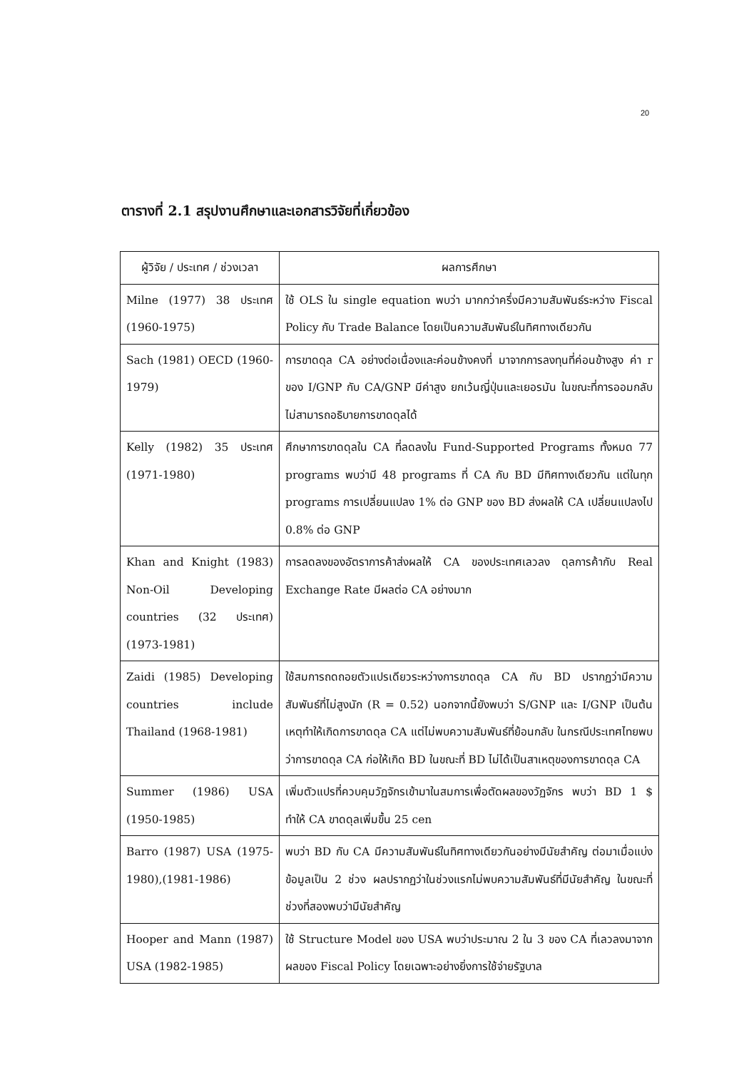20
ตารางที่ 2.1 สรุปงานศึกษาและเอกสารวิจัยที่เกี่ยวข้อง
| ผู้วิจัย / ประเทศ / ช่วงเวลา | ผลการศึกษา |
| --- | --- |
| Milne (1977) 38 ประเทศ (1960-1975) | ใช้ OLS ใน single equation พบว่า มากกว่าครึ่งมีความสัมพันธ์ระหว่าง Fiscal Policy กับ Trade Balance โดยเป็นความสัมพันธ์ในทิศทางเดียวกัน |
| Sach (1981) OECD (1960-1979) | การขาดดุล CA อย่างต่อเนื่องและค่อนข้างคงที่ มาจากการลงทุนที่ค่อนข้างสูง ค่า r ของ I/GNP กับ CA/GNP มีค่าสูง ยกเว้นญี่ปุ่นและเยอรมัน ในขณะที่การออมกลับไม่สามารถอธิบายการขาดดุลได้ |
| Kelly (1982) 35 ประเทศ (1971-1980) | ศึกษาการขาดดุลใน CA ที่ลดลงใน Fund-Supported Programs ทั้งหมด 77 programs พบว่ามี 48 programs ที่ CA กับ BD มีทิศทางเดียวกัน แต่ในทุก programs การเปลี่ยนแปลง 1% ต่อ GNP ของ BD ส่งผลให้ CA เปลี่ยนแปลงไป 0.8% ต่อ GNP |
| Khan and Knight (1983) Non-Oil Developing countries (32 ประเทศ) (1973-1981) | การลดลงของอัตราการค้าส่งผลให้ CA ของประเทศเลวลง ดุลการค้ากับ Real Exchange Rate มีผลต่อ CA อย่างมาก |
| Zaidi (1985) Developing countries include Thailand (1968-1981) | ใช้สมการถดถอยตัวแปรเดียวระหว่างการขาดดุล CA กับ BD ปรากฏว่ามีความสัมพันธ์ที่ไม่สูงนัก (R = 0.52) นอกจากนี้ยังพบว่า S/GNP และ I/GNP เป็นต้นเหตุทำให้เกิดการขาดดุล CA แต่ไม่พบความสัมพันธ์ที่ย้อนกลับ ในกรณีประเทศไทยพบว่าการขาดดุล CA ก่อให้เกิด BD ในขณะที่ BD ไม่ได้เป็นสาเหตุของการขาดดุล CA |
| Summer (1986) USA (1950-1985) | เพิ่มตัวแปรที่ควบคุมวัฏจักรเข้ามาในสมการเพื่อตัดผลของวัฏจักร พบว่า BD 1 $ ทำให้ CA ขาดดุลเพิ่มขึ้น 25 cen |
| Barro (1987) USA (1975-1980),(1981-1986) | พบว่า BD กับ CA มีความสัมพันธ์ในทิศทางเดียวกันอย่างมีนัยสำคัญ ต่อมาเมื่อแบ่งข้อมูลเป็น 2 ช่วง ผลปรากฏว่าในช่วงแรกไม่พบความสัมพันธ์ที่มีนัยสำคัญ ในขณะที่ช่วงที่สองพบว่ามีนัยสำคัญ |
| Hooper and Mann (1987) USA (1982-1985) | ใช้ Structure Model ของ USA พบว่าประมาณ 2 ใน 3 ของ CA ที่เลวลงมาจากผลของ Fiscal Policy โดยเฉพาะอย่างยิ่งการใช้จ่ายรัฐบาล |